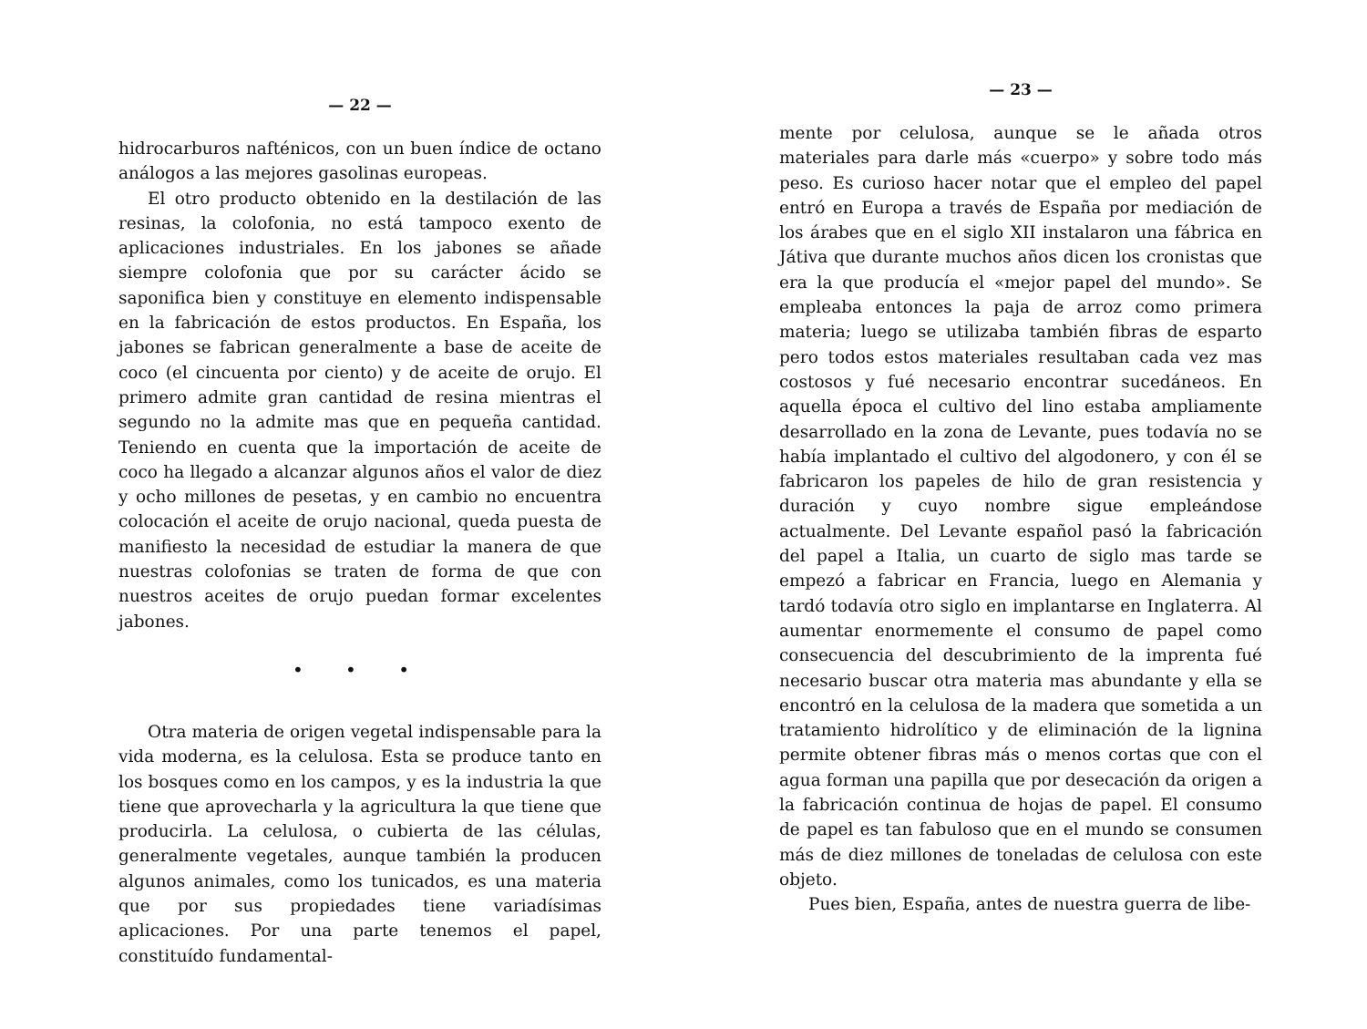— 22 —
hidrocarburos nafténicos, con un buen índice de octano análogos a las mejores gasolinas europeas.
El otro producto obtenido en la destilación de las resinas, la colofonia, no está tampoco exento de aplicaciones industriales. En los jabones se añade siempre colofonia que por su carácter ácido se saponifica bien y constituye en elemento indispensable en la fabricación de estos productos. En España, los jabones se fabrican generalmente a base de aceite de coco (el cincuenta por ciento) y de aceite de orujo. El primero admite gran cantidad de resina mientras el segundo no la admite mas que en pequeña cantidad. Teniendo en cuenta que la importación de aceite de coco ha llegado a alcanzar algunos años el valor de diez y ocho millones de pesetas, y en cambio no encuentra colocación el aceite de orujo nacional, queda puesta de manifiesto la necesidad de estudiar la manera de que nuestras colofonias se traten de forma de que con nuestros aceites de orujo puedan formar excelentes jabones.
• • •
Otra materia de origen vegetal indispensable para la vida moderna, es la celulosa. Esta se produce tanto en los bosques como en los campos, y es la industria la que tiene que aprovecharla y la agricultura la que tiene que producirla. La celulosa, o cubierta de las células, generalmente vegetales, aunque también la producen algunos animales, como los tunicados, es una materia que por sus propiedades tiene variadísimas aplicaciones. Por una parte tenemos el papel, constituído fundamental-
— 23 —
mente por celulosa, aunque se le añada otros materiales para darle más «cuerpo» y sobre todo más peso. Es curioso hacer notar que el empleo del papel entró en Europa a través de España por mediación de los árabes que en el siglo XII instalaron una fábrica en Játiva que durante muchos años dicen los cronistas que era la que producía el «mejor papel del mundo». Se empleaba entonces la paja de arroz como primera materia; luego se utilizaba también fibras de esparto pero todos estos materiales resultaban cada vez mas costosos y fué necesario encontrar sucedáneos. En aquella época el cultivo del lino estaba ampliamente desarrollado en la zona de Levante, pues todavía no se había implantado el cultivo del algodonero, y con él se fabricaron los papeles de hilo de gran resistencia y duración y cuyo nombre sigue empleándose actualmente. Del Levante español pasó la fabricación del papel a Italia, un cuarto de siglo mas tarde se empezó a fabricar en Francia, luego en Alemania y tardó todavía otro siglo en implantarse en Inglaterra. Al aumentar enormemente el consumo de papel como consecuencia del descubrimiento de la imprenta fué necesario buscar otra materia mas abundante y ella se encontró en la celulosa de la madera que sometida a un tratamiento hidrolítico y de eliminación de la lignina permite obtener fibras más o menos cortas que con el agua forman una papilla que por desecación da origen a la fabricación continua de hojas de papel. El consumo de papel es tan fabuloso que en el mundo se consumen más de diez millones de toneladas de celulosa con este objeto.
Pues bien, España, antes de nuestra guerra de libe-